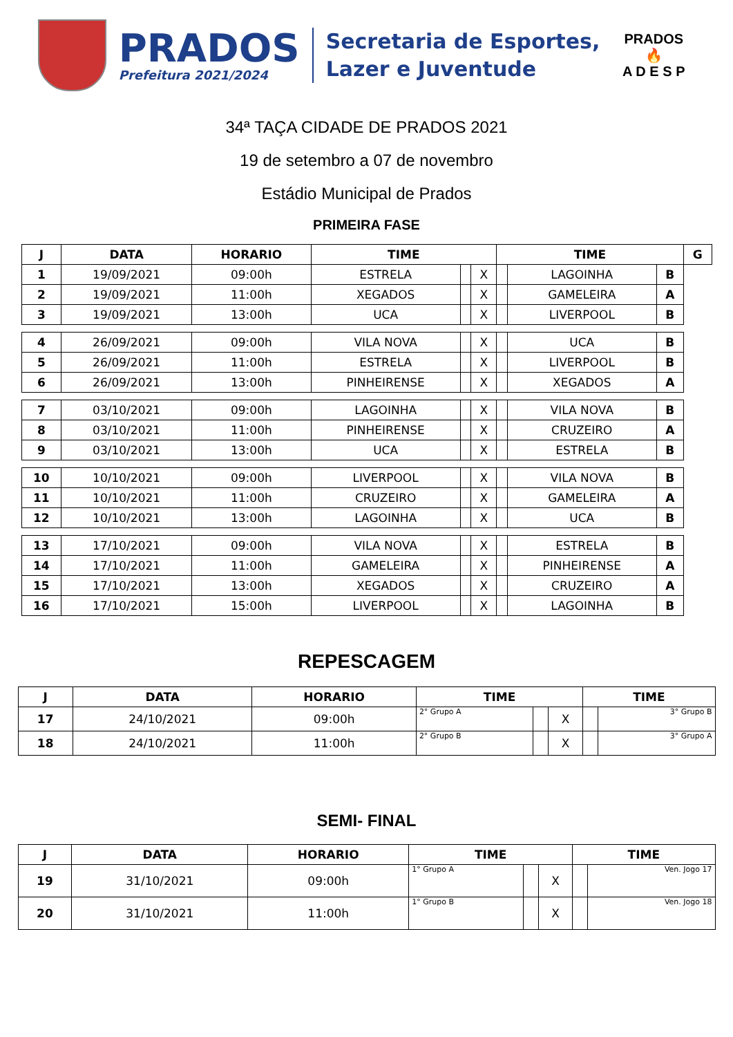PRADOS
Prefeitura 2021/2024
Secretaria de Esportes,
Lazer e Juventude
PRADOS
🔥
A D E S P
34ª TAÇA CIDADE DE PRADOS 2021
19 de setembro a 07 de novembro
Estádio Municipal de Prados
PRIMEIRA FASE
| J | DATA | HORARIO | TIME | | | TIME | | | G |
| --- | --- | --- | --- | --- | --- | --- | --- | --- | --- |
| 1 | 19/09/2021 | 09:00h | ESTRELA | | X | | LAGOINHA | B | |
| 2 | 19/09/2021 | 11:00h | XEGADOS | | X | | GAMELEIRA | A | |
| 3 | 19/09/2021 | 13:00h | UCA | | X | | LIVERPOOL | B | |
| 4 | 26/09/2021 | 09:00h | VILA NOVA | | X | | UCA | B | |
| 5 | 26/09/2021 | 11:00h | ESTRELA | | X | | LIVERPOOL | B | |
| 6 | 26/09/2021 | 13:00h | PINHEIRENSE | | X | | XEGADOS | A | |
| 7 | 03/10/2021 | 09:00h | LAGOINHA | | X | | VILA NOVA | B | |
| 8 | 03/10/2021 | 11:00h | PINHEIRENSE | | X | | CRUZEIRO | A | |
| 9 | 03/10/2021 | 13:00h | UCA | | X | | ESTRELA | B | |
| 10 | 10/10/2021 | 09:00h | LIVERPOOL | | X | | VILA NOVA | B | |
| 11 | 10/10/2021 | 11:00h | CRUZEIRO | | X | | GAMELEIRA | A | |
| 12 | 10/10/2021 | 13:00h | LAGOINHA | | X | | UCA | B | |
| 13 | 17/10/2021 | 09:00h | VILA NOVA | | X | | ESTRELA | B | |
| 14 | 17/10/2021 | 11:00h | GAMELEIRA | | X | | PINHEIRENSE | A | |
| 15 | 17/10/2021 | 13:00h | XEGADOS | | X | | CRUZEIRO | A | |
| 16 | 17/10/2021 | 15:00h | LIVERPOOL | | X | | LAGOINHA | B | |
REPESCAGEM
| J | DATA | HORARIO | TIME | | | TIME | |
| --- | --- | --- | --- | --- | --- | --- | --- |
| 17 | 24/10/2021 | 09:00h | 2° Grupo A | | X | | 3° Grupo B |
| 18 | 24/10/2021 | 11:00h | 2° Grupo B | | X | | 3° Grupo A |
SEMI- FINAL
| J | DATA | HORARIO | TIME | | | TIME | |
| --- | --- | --- | --- | --- | --- | --- | --- |
| 19 | 31/10/2021 | 09:00h | 1° Grupo A | | X | | Ven. Jogo 17 |
| 20 | 31/10/2021 | 11:00h | 1° Grupo B | | X | | Ven. Jogo 18 |